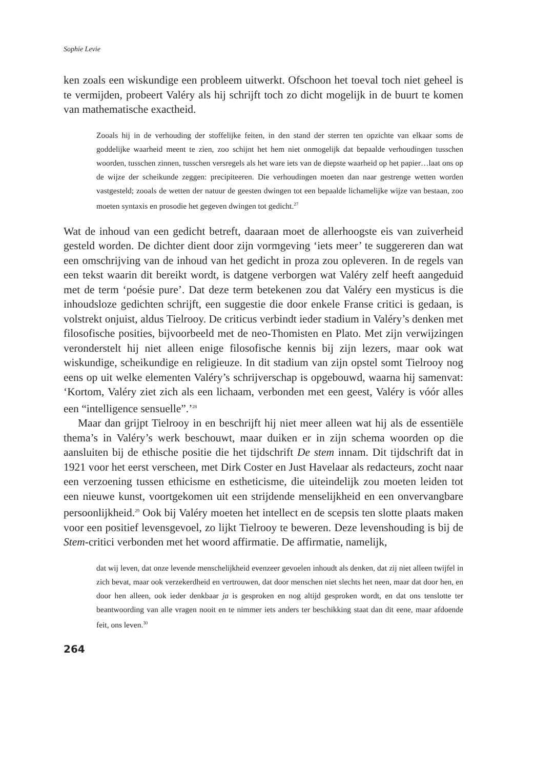Sophie Levie
ken zoals een wiskundige een probleem uitwerkt. Ofschoon het toeval toch niet geheel is te vermijden, probeert Valéry als hij schrijft toch zo dicht mogelijk in de buurt te komen van mathematische exactheid.
Zooals hij in de verhouding der stoffelijke feiten, in den stand der sterren ten opzichte van elkaar soms de goddelijke waarheid meent te zien, zoo schijnt het hem niet onmogelijk dat bepaalde verhoudingen tusschen woorden, tusschen zinnen, tusschen versregels als het ware iets van de diepste waarheid op het papier…laat ons op de wijze der scheikunde zeggen: pre­cipiteeren. Die verhoudingen moeten dan naar gestrenge wetten worden vastgesteld; zooals de wetten der natuur de geesten dwingen tot een bepaalde lichamelijke wijze van bestaan, zoo moeten syntaxis en prosodie het gegeven dwingen tot gedicht.<sup>27</sup>
Wat de inhoud van een gedicht betreft, daaraan moet de allerhoogste eis van zui­verheid gesteld worden. De dichter dient door zijn vormgeving ‘iets meer’ te sug­gereren dan wat een omschrijving van de inhoud van het gedicht in proza zou ople­veren. In de regels van een tekst waarin dit bereikt wordt, is datgene verborgen wat Valéry zelf heeft aangeduid met de term ‘poésie pure’. Dat deze term betekenen zou dat Valéry een mysticus is die inhoudsloze gedichten schrijft, een suggestie die door enkele Franse critici is gedaan, is volstrekt onjuist, aldus Tielrooy. De criticus verbindt ieder stadium in Valéry’s denken met filosofische posities, bijvoorbeeld met de neo-Thomisten en Plato. Met zijn verwijzingen veronderstelt hij niet alleen enige filosofische kennis bij zijn lezers, maar ook wat wiskundige, scheikundige en religieuze. In dit stadium van zijn opstel somt Tielrooy nog eens op uit welke ele­menten Valéry’s schrijverschap is opgebouwd, waarna hij samenvat: ‘Kortom, Valéry ziet zich als een lichaam, verbonden met een geest, Valéry is vóór alles een “intel­ligence sensuelle”.’<sup>28</sup>
Maar dan grijpt Tielrooy in en beschrijft hij niet meer alleen wat hij als de es­sentiële thema’s in Valéry’s werk beschouwt, maar duiken er in zijn schema woor­den op die aansluiten bij de ethische positie die het tijdschrift De stem innam. Dit tijdschrift dat in 1921 voor het eerst verscheen, met Dirk Coster en Just Havelaar als redacteurs, zocht naar een verzoening tussen ethicisme en estheticisme, die uit­eindelijk zou moeten leiden tot een nieuwe kunst, voortgekomen uit een strijdende menselijkheid en een onvervangbare persoonlijkheid.<sup>29</sup> Ook bij Valéry moeten het intellect en de scepsis ten slotte plaats maken voor een positief levensgevoel, zo lijkt Tielrooy te beweren. Deze levenshouding is bij de Stem-critici verbonden met het woord affirmatie. De affirmatie, namelijk,
dat wij leven, dat onze levende menschelijkheid evenzeer gevoelen inhoudt als denken, dat zij niet alleen twijfel in zich bevat, maar ook verzekerdheid en vertrouwen, dat door menschen niet slechts het neen, maar dat door hen, en door hen alleen, ook ieder denkbaar ja is gesproken en nog altijd gesproken wordt, en dat ons tenslotte ter beantwoording van alle vragen nooit en te nimmer iets anders ter beschikking staat dan dit eene, maar afdoende feit, ons leven.<sup>30</sup>
264